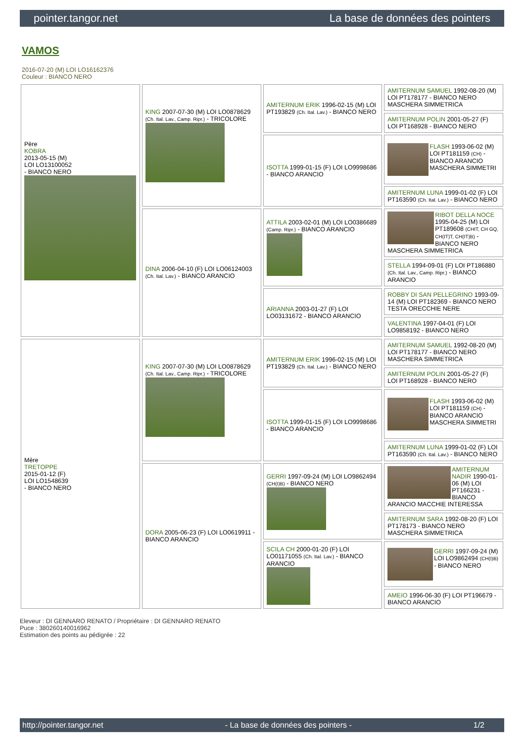pointer.tangor.net La base de données des pointers
VAMOS
2016-07-20 (M) LOI LO16162376
Couleur : BIANCO NERO
| Père KOBRA 2013-05-15 (M) LOI LO13100052 - BIANCO NERO | KING 2007-07-30 (M) LOI LO0878629 (Ch. Ital. Lav., Camp. Ripr.) - TRICOLORE | AMITERNUM ERIK 1996-02-15 (M) LOI PT193829 (Ch. Ital. Lav.) - BIANCO NERO | AMITERNUM SAMUEL 1992-08-20 (M) LOI PT178177 - BIANCO NERO MASCHERA SIMMETRICA |
| | | | AMITERNUM POLIN 2001-05-27 (F) LOI PT168928 - BIANCO NERO |
| | | ISOTTA 1999-01-15 (F) LOI LO9998686 - BIANCO ARANCIO | FLASH 1993-06-02 (M) LOI PT181159 (CH) - BIANCO ARANCIO MASCHERA SIMMETRI |
| | | | AMITERNUM LUNA 1999-01-02 (F) LOI PT163590 (Ch. Ital. Lav.) - BIANCO NERO |
| | DINA 2006-04-10 (F) LOI LO06124003 (Ch. Ital. Lav.) - BIANCO ARANCIO | ATTILA 2003-02-01 (M) LOI LO0386689 (Camp. Ripr.) - BIANCO ARANCIO | RIBOT DELLA NOCE 1995-04-25 (M) LOI PT189608 (CHIT, CH GQ, CH(IT)T, CH(IT)B) - BIANCO NERO MASCHERA SIMMETRICA |
| | | | STELLA 1994-09-01 (F) LOI PT186880 (Ch. Ital. Lav., Camp. Ripr.) - BIANCO ARANCIO |
| | | ARIANNA 2003-01-27 (F) LOI LO03131672 - BIANCO ARANCIO | ROBBY DI SAN PELLEGRINO 1993-09-14 (M) LOI PT182369 - BIANCO NERO TESTA ORECCHIE NERE |
| | | | VALENTINA 1997-04-01 (F) LOI LO9858192 - BIANCO NERO |
| Mère TRETOPPE 2015-01-12 (F) LOI LO1548639 - BIANCO NERO | KING 2007-07-30 (M) LOI LO0878629 (Ch. Ital. Lav., Camp. Ripr.) - TRICOLORE | AMITERNUM ERIK 1996-02-15 (M) LOI PT193829 (Ch. Ital. Lav.) - BIANCO NERO | AMITERNUM SAMUEL 1992-08-20 (M) LOI PT178177 - BIANCO NERO MASCHERA SIMMETRICA |
| | | | AMITERNUM POLIN 2001-05-27 (F) LOI PT168928 - BIANCO NERO |
| | | ISOTTA 1999-01-15 (F) LOI LO9998686 - BIANCO ARANCIO | FLASH 1993-06-02 (M) LOI PT181159 (CH) - BIANCO ARANCIO MASCHERA SIMMETRI |
| | | | AMITERNUM LUNA 1999-01-02 (F) LOI PT163590 (Ch. Ital. Lav.) - BIANCO NERO |
| | DORA 2005-06-23 (F) LOI LO0619911 - BIANCO ARANCIO | GERRI 1997-09-24 (M) LOI LO9862494 (CH(I)B) - BIANCO NERO | AMITERNUM NADIR 1990-01-06 (M) LOI PT166231 - BIANCO ARANCIO MACCHIE INTERESSA |
| | | | AMITERNUM SARA 1992-08-20 (F) LOI PT178173 - BIANCO NERO MASCHERA SIMMETRICA |
| | | SCILA CH 2000-01-20 (F) LOI LO01171055 (Ch. Ital. Lav.) - BIANCO ARANCIO | GERRI 1997-09-24 (M) LOI LO9862494 (CH(I)B) - BIANCO NERO |
| | | | AMEIO 1996-06-30 (F) LOI PT196679 - BIANCO ARANCIO |
Eleveur : DI GENNARO RENATO / Propriétaire : DI GENNARO RENATO
Puce : 380260140016962
Estimation des points au pédigrée : 22
http://pointer.tangor.net - La base de données des pointers - 1/2